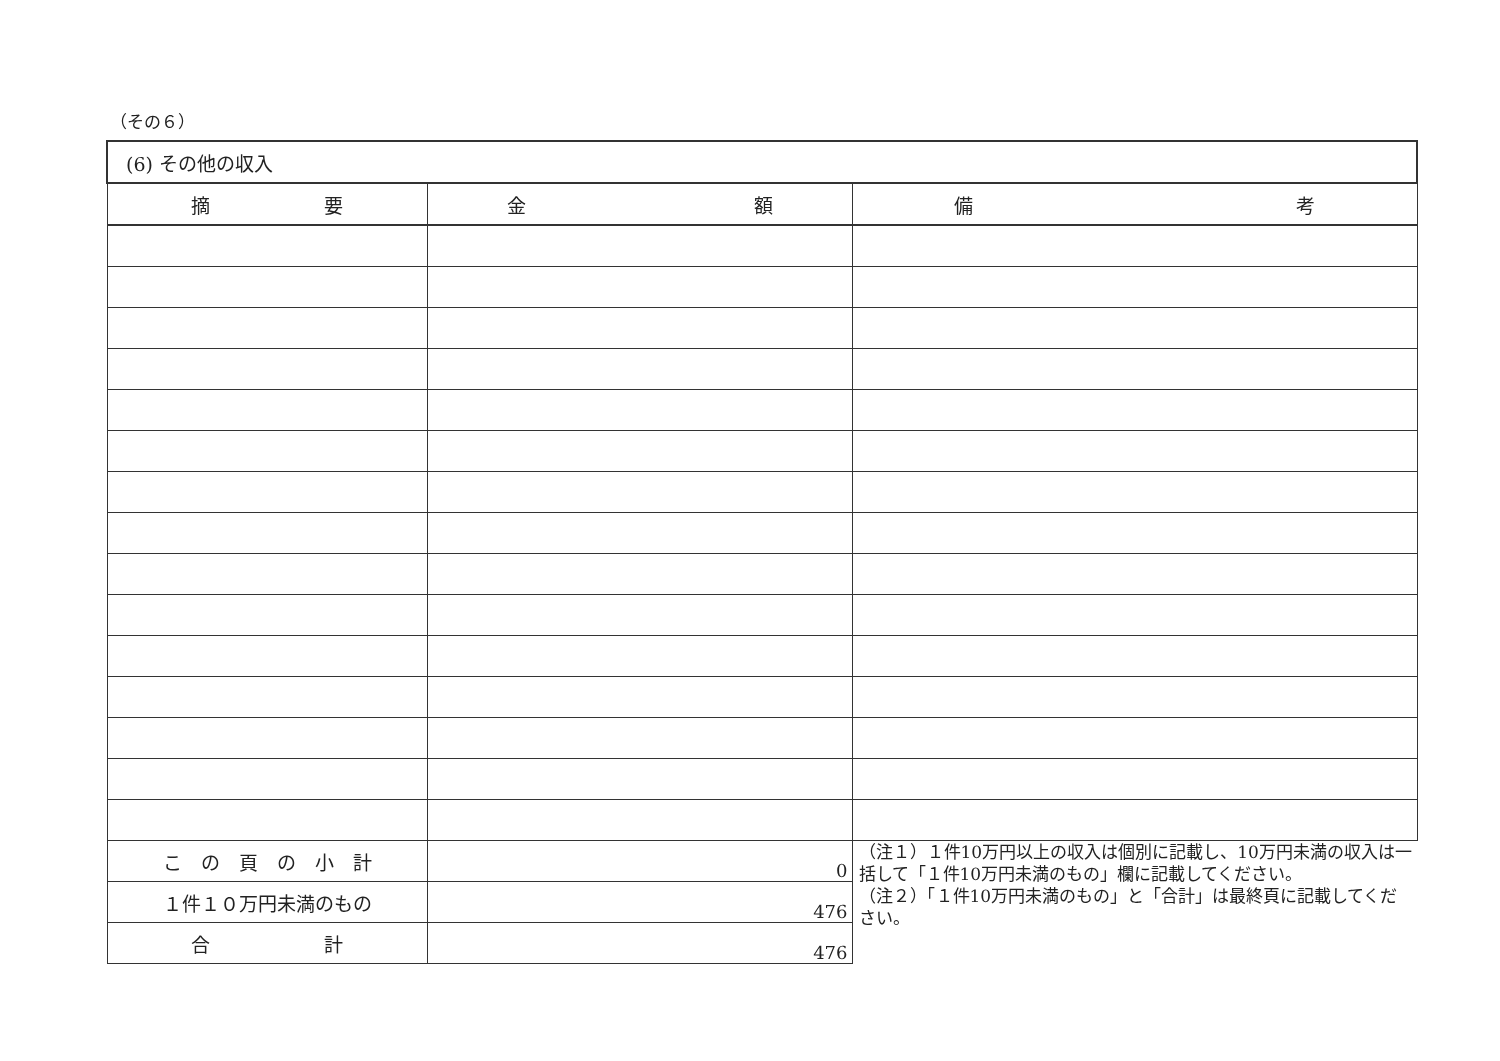（その６）
| (6) その他の収入 | | |
| --- | --- | --- |
| 摘 要 | 金 額 | 備 考 |
| こ の 頁 の 小 計 | 0 | （注１）１件10万円以上の収入は個別に記載し、10万円未満の収入は一括して「１件10万円未満のもの」欄に記載してください。 （注２）「１件10万円未満のもの」と「合計」は最終頁に記載してください。 |
| １件１０万円未満のもの | 476 | |
| 合 計 | 476 | |